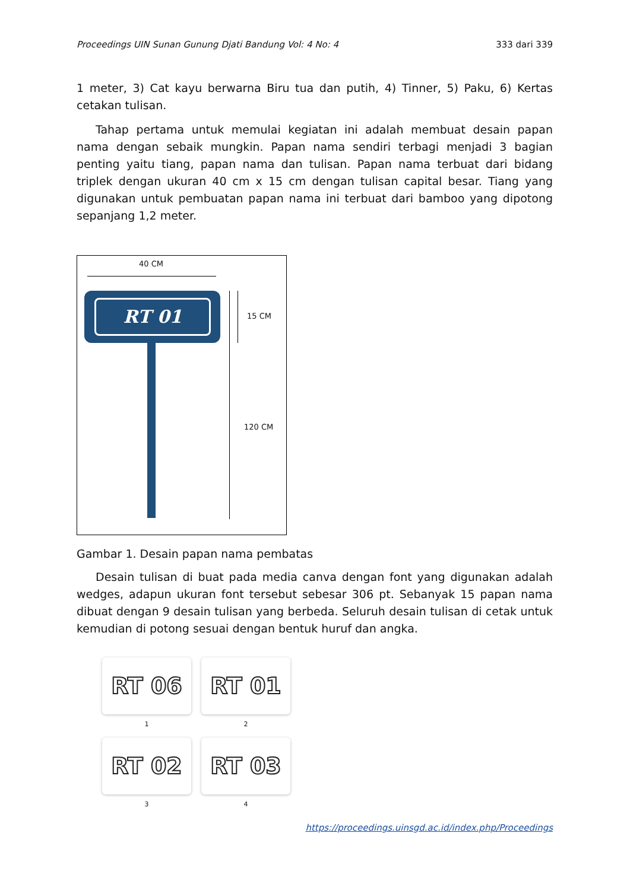Proceedings UIN Sunan Gunung Djati Bandung Vol: 4 No: 4 333 dari 339
1 meter, 3) Cat kayu berwarna Biru tua dan putih, 4) Tinner, 5) Paku, 6) Kertas cetakan tulisan.
Tahap pertama untuk memulai kegiatan ini adalah membuat desain papan nama dengan sebaik mungkin. Papan nama sendiri terbagi menjadi 3 bagian penting yaitu tiang, papan nama dan tulisan. Papan nama terbuat dari bidang triplek dengan ukuran 40 cm x 15 cm dengan tulisan capital besar. Tiang yang digunakan untuk pembuatan papan nama ini terbuat dari bamboo yang dipotong sepanjang 1,2 meter.
40 CM
RT 01
15 CM
120 CM
Gambar 1. Desain papan nama pembatas
Desain tulisan di buat pada media canva dengan font yang digunakan adalah wedges, adapun ukuran font tersebut sebesar 306 pt. Sebanyak 15 papan nama dibuat dengan 9 desain tulisan yang berbeda. Seluruh desain tulisan di cetak untuk kemudian di potong sesuai dengan bentuk huruf dan angka.
RT 06
1
RT 01
2
RT 02
3
RT 03
4
https://proceedings.uinsgd.ac.id/index.php/Proceedings